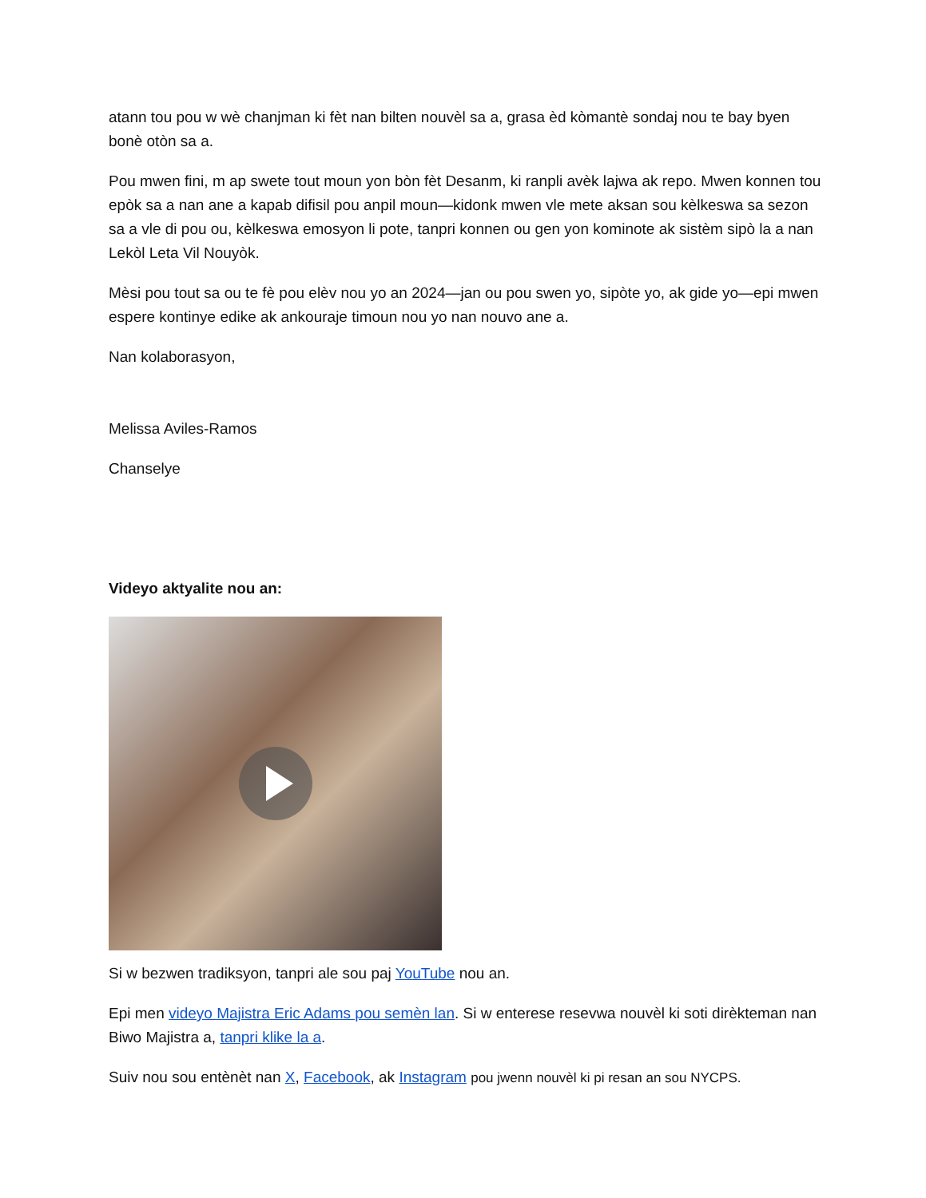atann tou pou w wè chanjman ki fèt nan bilten nouvèl sa a, grasa èd kòmantè sondaj nou te bay byen bonè otòn sa a.
Pou mwen fini, m ap swete tout moun yon bòn fèt Desanm, ki ranpli avèk lajwa ak repo. Mwen konnen tou epòk sa a nan ane a kapab difisil pou anpil moun—kidonk mwen vle mete aksan sou kèlkeswa sa sezon sa a vle di pou ou, kèlkeswa emosyon li pote, tanpri konnen ou gen yon kominote ak sistèm sipò la a nan Lekòl Leta Vil Nouyòk.
Mèsi pou tout sa ou te fè pou elèv nou yo an 2024—jan ou pou swen yo, sipòte yo, ak gide yo—epi mwen espere kontinye edike ak ankouraje timoun nou yo nan nouvo ane a.
Nan kolaborasyon,
Melissa Aviles-Ramos
Chanselye
Videyo aktyalite nou an:
Si w bezwen tradiksyon, tanpri ale sou paj YouTube nou an.
Epi men videyo Majistra Eric Adams pou semèn lan. Si w enterese resevwa nouvèl ki soti dirèkteman nan Biwo Majistra a, tanpri klike la a.
Suiv nou sou entènèt nan X, Facebook, ak Instagram pou jwenn nouvèl ki pi resan an sou NYCPS.